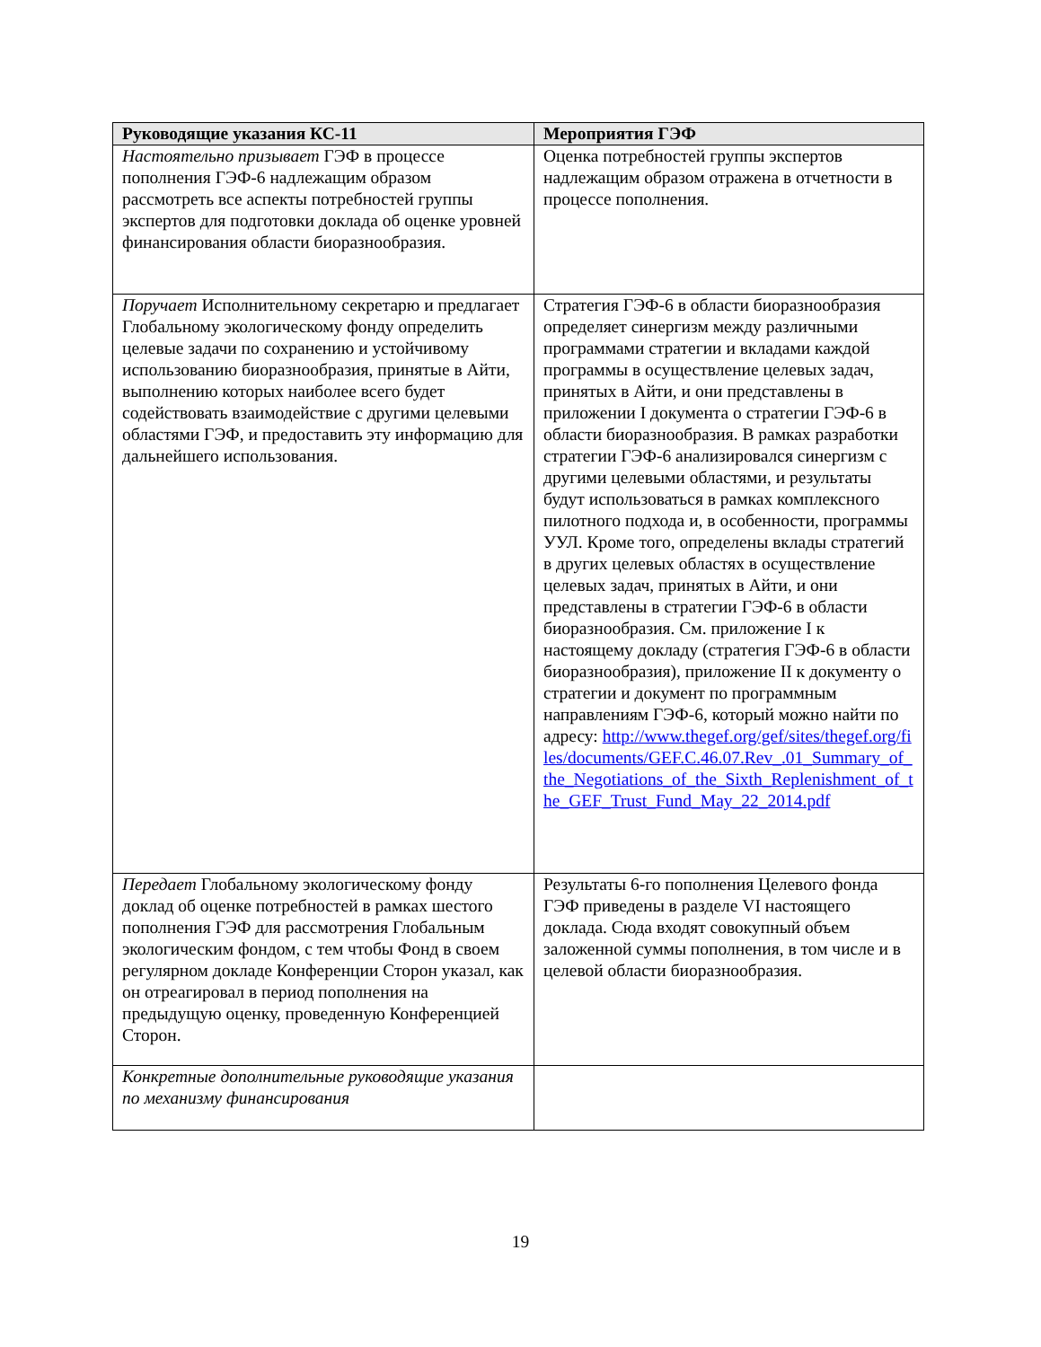| Руководящие указания КС-11 | Мероприятия ГЭФ |
| --- | --- |
| Настоятельно призывает ГЭФ в процессе пополнения ГЭФ-6 надлежащим образом рассмотреть все аспекты потребностей группы экспертов для подготовки доклада об оценке уровней финансирования области биоразнообразия. | Оценка потребностей группы экспертов надлежащим образом отражена в отчетности в процессе пополнения. |
| Поручает Исполнительному секретарю и предлагает Глобальному экологическому фонду определить целевые задачи по сохранению и устойчивому использованию биоразнообразия, принятые в Айти, выполнению которых наиболее всего будет содействовать взаимодействие с другими целевыми областями ГЭФ, и предоставить эту информацию для дальнейшего использования. | Стратегия ГЭФ-6 в области биоразнообразия определяет синергизм между различными программами стратегии и вкладами каждой программы в осуществление целевых задач, принятых в Айти, и они представлены в приложении I документа о стратегии ГЭФ-6 в области биоразнообразия. В рамках разработки стратегии ГЭФ-6 анализировался синергизм с другими целевыми областями, и результаты будут использоваться в рамках комплексного пилотного подхода и, в особенности, программы УУЛ. Кроме того, определены вклады стратегий в других целевых областях в осуществление целевых задач, принятых в Айти, и они представлены в стратегии ГЭФ-6 в области биоразнообразия. См. приложение I к настоящему докладу (стратегия ГЭФ-6 в области биоразнообразия), приложение II к документу о стратегии и документ по программным направлениям ГЭФ-6, который можно найти по адресу: http://www.thegef.org/gef/sites/thegef.org/files/documents/GEF.C.46.07.Rev_.01_Summary_of_the_Negotiations_of_the_Sixth_Replenishment_of_the_GEF_Trust_Fund_May_22_2014.pdf |
| Передает Глобальному экологическому фонду доклад об оценке потребностей в рамках шестого пополнения ГЭФ для рассмотрения Глобальным экологическим фондом, с тем чтобы Фонд в своем регулярном докладе Конференции Сторон указал, как он отреагировал в период пополнения на предыдущую оценку, проведенную Конференцией Сторон. | Результаты 6-го пополнения Целевого фонда ГЭФ приведены в разделе VI настоящего доклада. Сюда входят совокупный объем заложенной суммы пополнения, в том числе и в целевой области биоразнообразия. |
| Конкретные дополнительные руководящие указания по механизму финансирования | |
19